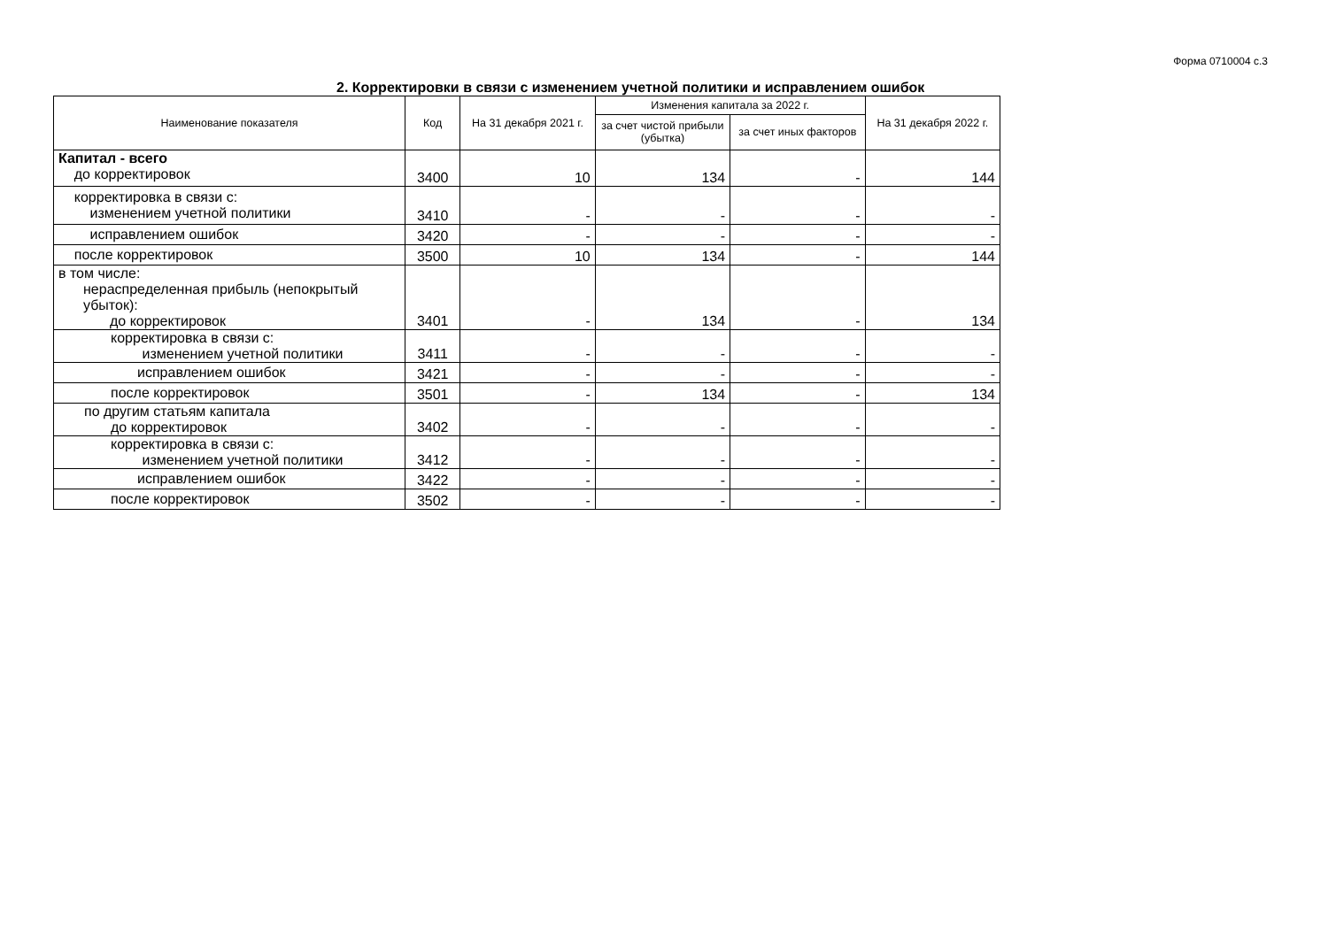Форма 0710004 с.3
2. Корректировки в связи с изменением учетной политики и исправлением ошибок
| Наименование показателя | Код | На 31 декабря 2021 г. | Изменения капитала за 2022 г. | | На 31 декабря 2022 г. |
| --- | --- | --- | --- | --- | --- |
| | | | за счет чистой прибыли (убытка) | за счет иных факторов | |
| Капитал - всего до корректировок | 3400 | 10 | 134 | - | 144 |
| корректировка в связи с: изменением учетной политики | 3410 | - | - | - | - |
| исправлением ошибок | 3420 | - | - | - | - |
| после корректировок | 3500 | 10 | 134 | - | 144 |
| в том числе: нераспределенная прибыль (непокрытый убыток): до корректировок | 3401 | - | 134 | - | 134 |
| корректировка в связи с: изменением учетной политики | 3411 | - | - | - | - |
| исправлением ошибок | 3421 | - | - | - | - |
| после корректировок | 3501 | - | 134 | - | 134 |
| по другим статьям капитала до корректировок | 3402 | - | - | - | - |
| корректировка в связи с: изменением учетной политики | 3412 | - | - | - | - |
| исправлением ошибок | 3422 | - | - | - | - |
| после корректировок | 3502 | - | - | - | - |